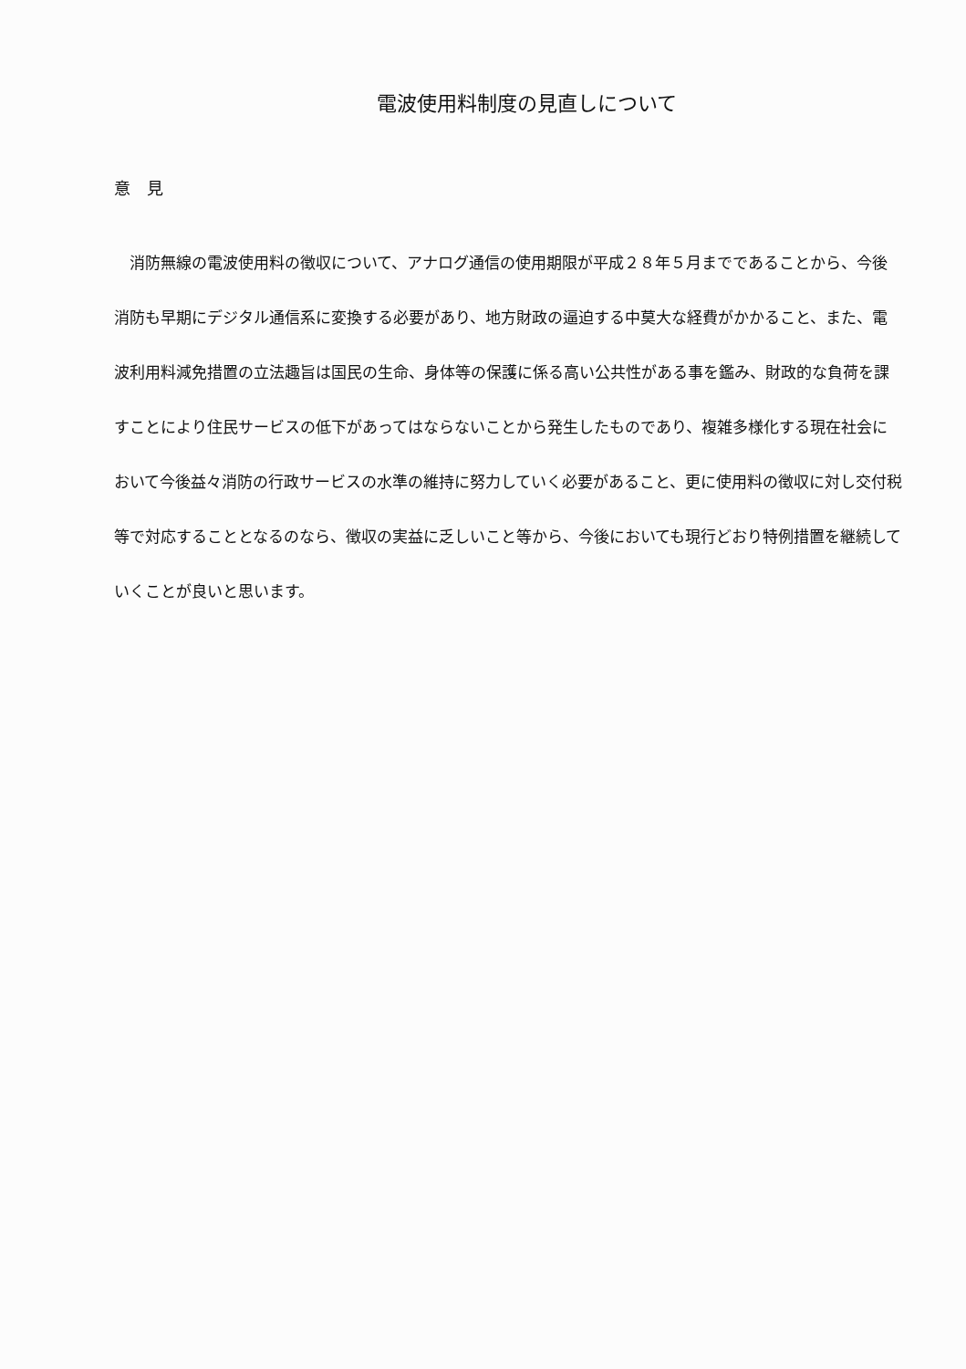電波使用料制度の見直しについて
意　見
消防無線の電波使用料の徴収について、アナログ通信の使用期限が平成２８年５月までであることから、今後消防も早期にデジタル通信系に変換する必要があり、地方財政の逼迫する中莫大な経費がかかること、また、電波利用料減免措置の立法趣旨は国民の生命、身体等の保護に係る高い公共性がある事を鑑み、財政的な負荷を課すことにより住民サービスの低下があってはならないことから発生したものであり、複雑多様化する現在社会において今後益々消防の行政サービスの水準の維持に努力していく必要があること、更に使用料の徴収に対し交付税等で対応することとなるのなら、徴収の実益に乏しいこと等から、今後においても現行どおり特例措置を継続していくことが良いと思います。